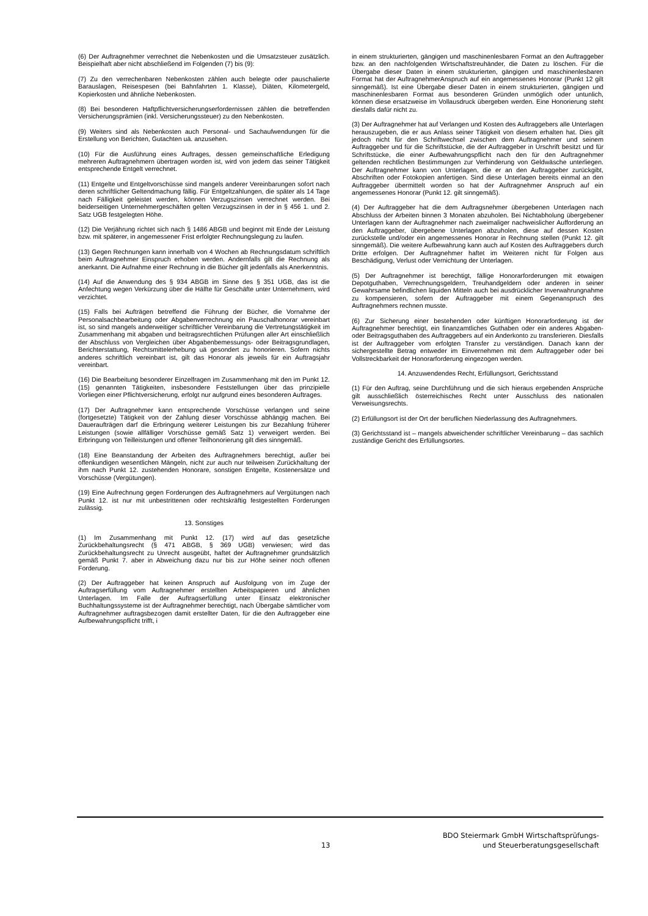(6) Der Auftragnehmer verrechnet die Nebenkosten und die Umsatzsteuer zusätzlich. Beispielhaft aber nicht abschließend im Folgenden (7) bis (9):
(7) Zu den verrechenbaren Nebenkosten zählen auch belegte oder pauschalierte Barauslagen, Reisespesen (bei Bahnfahrten 1. Klasse), Diäten, Kilometergeld, Kopierkosten und ähnliche Nebenkosten.
(8) Bei besonderen Haftpflichtversicherungserfordernissen zählen die betreffenden Versicherungsprämien (inkl. Versicherungssteuer) zu den Nebenkosten.
(9) Weiters sind als Nebenkosten auch Personal- und Sachaufwendungen für die Erstellung von Berichten, Gutachten uä. anzusehen.
(10) Für die Ausführung eines Auftrages, dessen gemeinschaftliche Erledigung mehreren Auftragnehmern übertragen worden ist, wird von jedem das seiner Tätigkeit entsprechende Entgelt verrechnet.
(11) Entgelte und Entgeltvorschüsse sind mangels anderer Vereinbarungen sofort nach deren schriftlicher Geltendmachung fällig. Für Entgeltzahlungen, die später als 14 Tage nach Fälligkeit geleistet werden, können Verzugszinsen verrechnet werden. Bei beiderseitigen Unternehmergeschäften gelten Verzugszinsen in der in § 456 1. und 2. Satz UGB festgelegten Höhe.
(12) Die Verjährung richtet sich nach § 1486 ABGB und beginnt mit Ende der Leistung bzw. mit späterer, in angemessener Frist erfolgter Rechnungslegung zu laufen.
(13) Gegen Rechnungen kann innerhalb von 4 Wochen ab Rechnungsdatum schriftlich beim Auftragnehmer Einspruch erhoben werden. Andernfalls gilt die Rechnung als anerkannt. Die Aufnahme einer Rechnung in die Bücher gilt jedenfalls als Anerkenntnis.
(14) Auf die Anwendung des § 934 ABGB im Sinne des § 351 UGB, das ist die Anfechtung wegen Verkürzung über die Hälfte für Geschäfte unter Unternehmern, wird verzichtet.
(15) Falls bei Aufträgen betreffend die Führung der Bücher, die Vornahme der Personalsachbearbeitung oder Abgabenverrechnung ein Pauschalhonorar vereinbart ist, so sind mangels anderweitiger schriftlicher Vereinbarung die Vertretungstätigkeit im Zusammenhang mit abgaben und beitragsrechtlichen Prüfungen aller Art einschließlich der Abschluss von Vergleichen über Abgabenbemessungs- oder Beitragsgrundlagen, Berichterstattung, Rechtsmittelerhebung uä gesondert zu honorieren. Sofern nichts anderes schriftlich vereinbart ist, gilt das Honorar als jeweils für ein Auftragsjahr vereinbart.
(16) Die Bearbeitung besonderer Einzelfragen im Zusammenhang mit den im Punkt 12. (15) genannten Tätigkeiten, insbesondere Feststellungen über das prinzipielle Vorliegen einer Pflichtversicherung, erfolgt nur aufgrund eines besonderen Auftrages.
(17) Der Auftragnehmer kann entsprechende Vorschüsse verlangen und seine (fortgesetzte) Tätigkeit von der Zahlung dieser Vorschüsse abhängig machen. Bei Daueraufträgen darf die Erbringung weiterer Leistungen bis zur Bezahlung früherer Leistungen (sowie allfälliger Vorschüsse gemäß Satz 1) verweigert werden. Bei Erbringung von Teilleistungen und offener Teilhonorierung gilt dies sinngemäß.
(18) Eine Beanstandung der Arbeiten des Auftragnehmers berechtigt, außer bei offenkundigen wesentlichen Mängeln, nicht zur auch nur teilweisen Zurückhaltung der ihm nach Punkt 12. zustehenden Honorare, sonstigen Entgelte, Kostenersätze und Vorschüsse (Vergütungen).
(19) Eine Aufrechnung gegen Forderungen des Auftragnehmers auf Vergütungen nach Punkt 12. ist nur mit unbestrittenen oder rechtskräftig festgestellten Forderungen zulässig.
13. Sonstiges
(1) Im Zusammenhang mit Punkt 12. (17) wird auf das gesetzliche Zurückbehaltungsrecht (§ 471 ABGB, § 369 UGB) verwiesen; wird das Zurückbehaltungsrecht zu Unrecht ausgeübt, haftet der Auftragnehmer grundsätzlich gemäß Punkt 7. aber in Abweichung dazu nur bis zur Höhe seiner noch offenen Forderung.
(2) Der Auftraggeber hat keinen Anspruch auf Ausfolgung von im Zuge der Auftragserfüllung vom Auftragnehmer erstellten Arbeitspapieren und ähnlichen Unterlagen. Im Falle der Auftragserfüllung unter Einsatz elektronischer Buchhaltungssysteme ist der Auftragnehmer berechtigt, nach Übergabe sämtlicher vom Auftragnehmer auftragsbezogen damit erstellter Daten, für die den Auftraggeber eine Aufbewahrungspflicht trifft, i
in einem strukturierten, gängigen und maschinenlesbaren Format an den Auftraggeber bzw. an den nachfolgenden Wirtschaftstreuhänder, die Daten zu löschen. Für die Übergabe dieser Daten in einem strukturierten, gängigen und maschinenlesbaren Format hat der AuftragnehmerAnspruch auf ein angemessenes Honorar (Punkt 12 gilt sinngemäß). Ist eine Übergabe dieser Daten in einem strukturierten, gängigen und maschinenlesbaren Format aus besonderen Gründen unmöglich oder untunlich, können diese ersatzweise im Vollausdruck übergeben werden. Eine Honorierung steht diesfalls dafür nicht zu.
(3) Der Auftragnehmer hat auf Verlangen und Kosten des Auftraggebers alle Unterlagen herauszugeben, die er aus Anlass seiner Tätigkeit von diesem erhalten hat. Dies gilt jedoch nicht für den Schriftwechsel zwischen dem Auftragnehmer und seinem Auftraggeber und für die Schriftstücke, die der Auftraggeber in Urschrift besitzt und für Schriftstücke, die einer Aufbewahrungspflicht nach den für den Auftragnehmer geltenden rechtlichen Bestimmungen zur Verhinderung von Geldwäsche unterliegen. Der Auftragnehmer kann von Unterlagen, die er an den Auftraggeber zurückgibt, Abschriften oder Fotokopien anfertigen. Sind diese Unterlagen bereits einmal an den Auftraggeber übermittelt worden so hat der Auftragnehmer Anspruch auf ein angemessenes Honorar (Punkt 12. gilt sinngemäß).
(4) Der Auftraggeber hat die dem Auftragsnehmer übergebenen Unterlagen nach Abschluss der Arbeiten binnen 3 Monaten abzuholen. Bei Nichtabholung übergebener Unterlagen kann der Auftragnehmer nach zweimaliger nachweislicher Aufforderung an den Auftraggeber, übergebene Unterlagen abzuholen, diese auf dessen Kosten zurückstelle und/oder ein angemessenes Honorar in Rechnung stellen (Punkt 12. gilt sinngemäß). Die weitere Aufbewahrung kann auch auf Kosten des Auftraggebers durch Dritte erfolgen. Der Auftragnehmer haftet im Weiteren nicht für Folgen aus Beschädigung, Verlust oder Vernichtung der Unterlagen.
(5) Der Auftragnehmer ist berechtigt, fällige Honorarforderungen mit etwaigen Depotguthaben, Verrechnungsgeldern, Treuhandgeldern oder anderen in seiner Gewahrsame befindlichen liquiden Mitteln auch bei ausdrücklicher Inverwahrungnahme zu kompensieren, sofern der Auftraggeber mit einem Gegenanspruch des Auftragnehmers rechnen musste.
(6) Zur Sicherung einer bestehenden oder künftigen Honorarforderung ist der Auftragnehmer berechtigt, ein finanzamtliches Guthaben oder ein anderes Abgaben- oder Beitragsguthaben des Auftraggebers auf ein Anderkonto zu transferieren. Diesfalls ist der Auftraggeber vom erfolgten Transfer zu verständigen. Danach kann der sichergestellte Betrag entweder im Einvernehmen mit dem Auftraggeber oder bei Vollstreckbarkeit der Honorarforderung eingezogen werden.
14. Anzuwendendes Recht, Erfüllungsort, Gerichtsstand
(1) Für den Auftrag, seine Durchführung und die sich hieraus ergebenden Ansprüche gilt ausschließlich österreichisches Recht unter Ausschluss des nationalen Verweisungsrechts.
(2) Erfüllungsort ist der Ort der beruflichen Niederlassung des Auftragnehmers.
(3) Gerichtsstand ist – mangels abweichender schriftlicher Vereinbarung – das sachlich zuständige Gericht des Erfüllungsortes.
13
BDO Steiermark GmbH Wirtschaftsprüfungs-
und Steuerberatungsgesellschaft